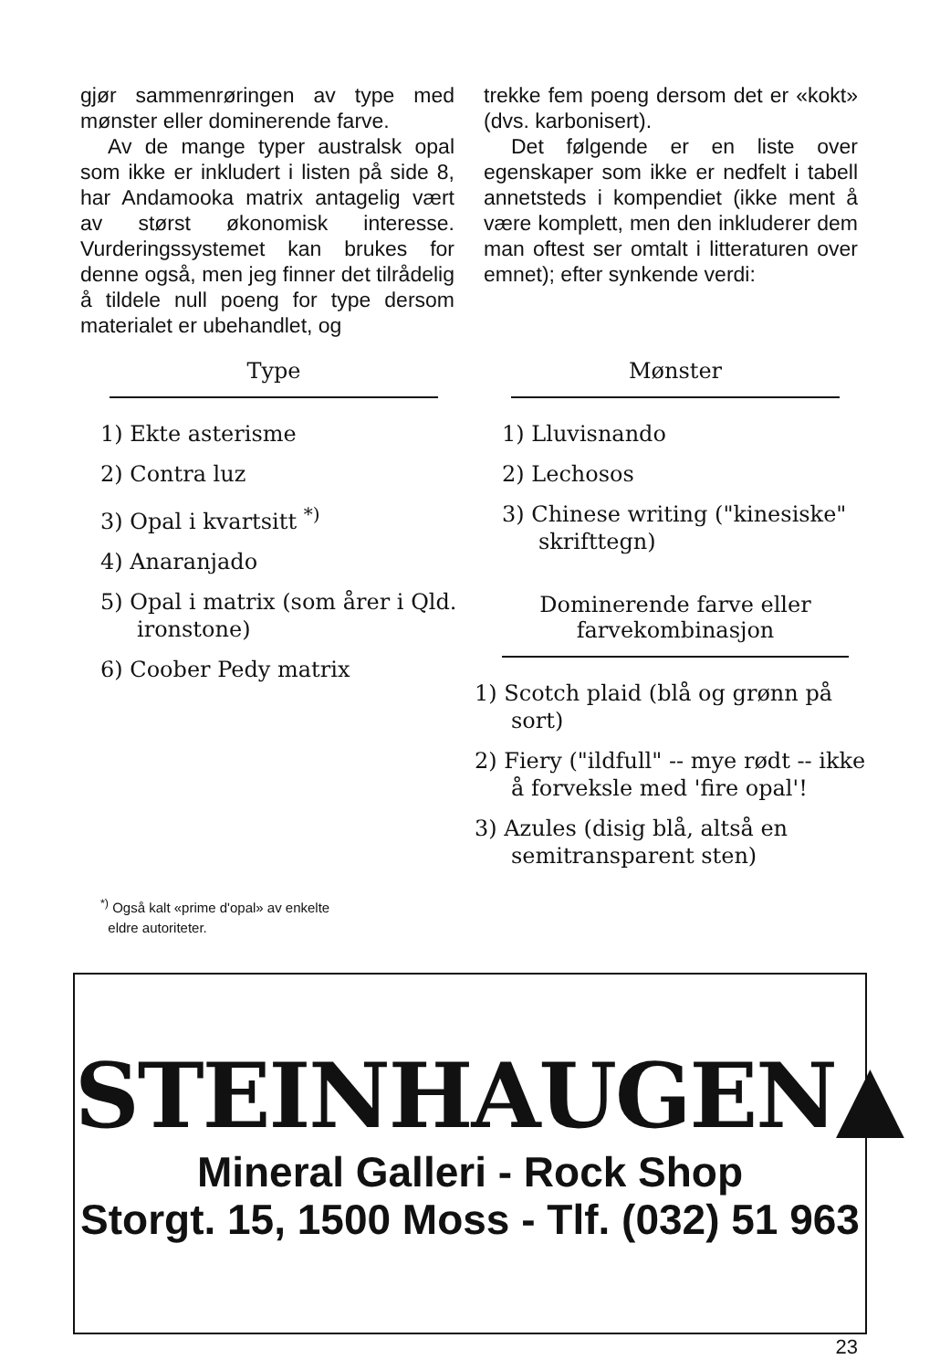gjør sammenrøringen av type med mønster eller dominerende farve.
Av de mange typer australsk opal som ikke er inkludert i listen på side 8, har Andamooka matrix antagelig vært av størst økonomisk interesse. Vurderingssystemet kan brukes for denne også, men jeg finner det tilrådelig å tildele null poeng for type dersom materialet er ubehandlet, og
trekke fem poeng dersom det er «kokt» (dvs. karbonisert).
Det følgende er en liste over egenskaper som ikke er nedfelt i tabell annetsteds i kompendiet (ikke ment å være komplett, men den inkluderer dem man oftest ser omtalt i litteraturen over emnet); efter synkende verdi:
Type
1) Ekte asterisme
2) Contra luz
3) Opal i kvartsitt <sup>*)</sup>
4) Anaranjado
5) Opal i matrix (som årer i Qld. ironstone)
6) Coober Pedy matrix
<sup>*)</sup> Også kalt «prime d'opal» av enkelte
eldre autoriteter.
Mønster
1) Lluvisnando
2) Lechosos
3) Chinese writing ("kinesiske" skrifttegn)
Dominerende farve eller
farvekombinasjon
1) Scotch plaid (blå og grønn på sort)
2) Fiery ("ildfull" -- mye rødt -- ikke å forveksle med 'fire opal'!
3) Azules (disig blå, altså en semitransparent sten)
STEINHAUGEN▲
Mineral Galleri - Rock Shop
Storgt. 15, 1500 Moss - Tlf. (032) 51 963
23